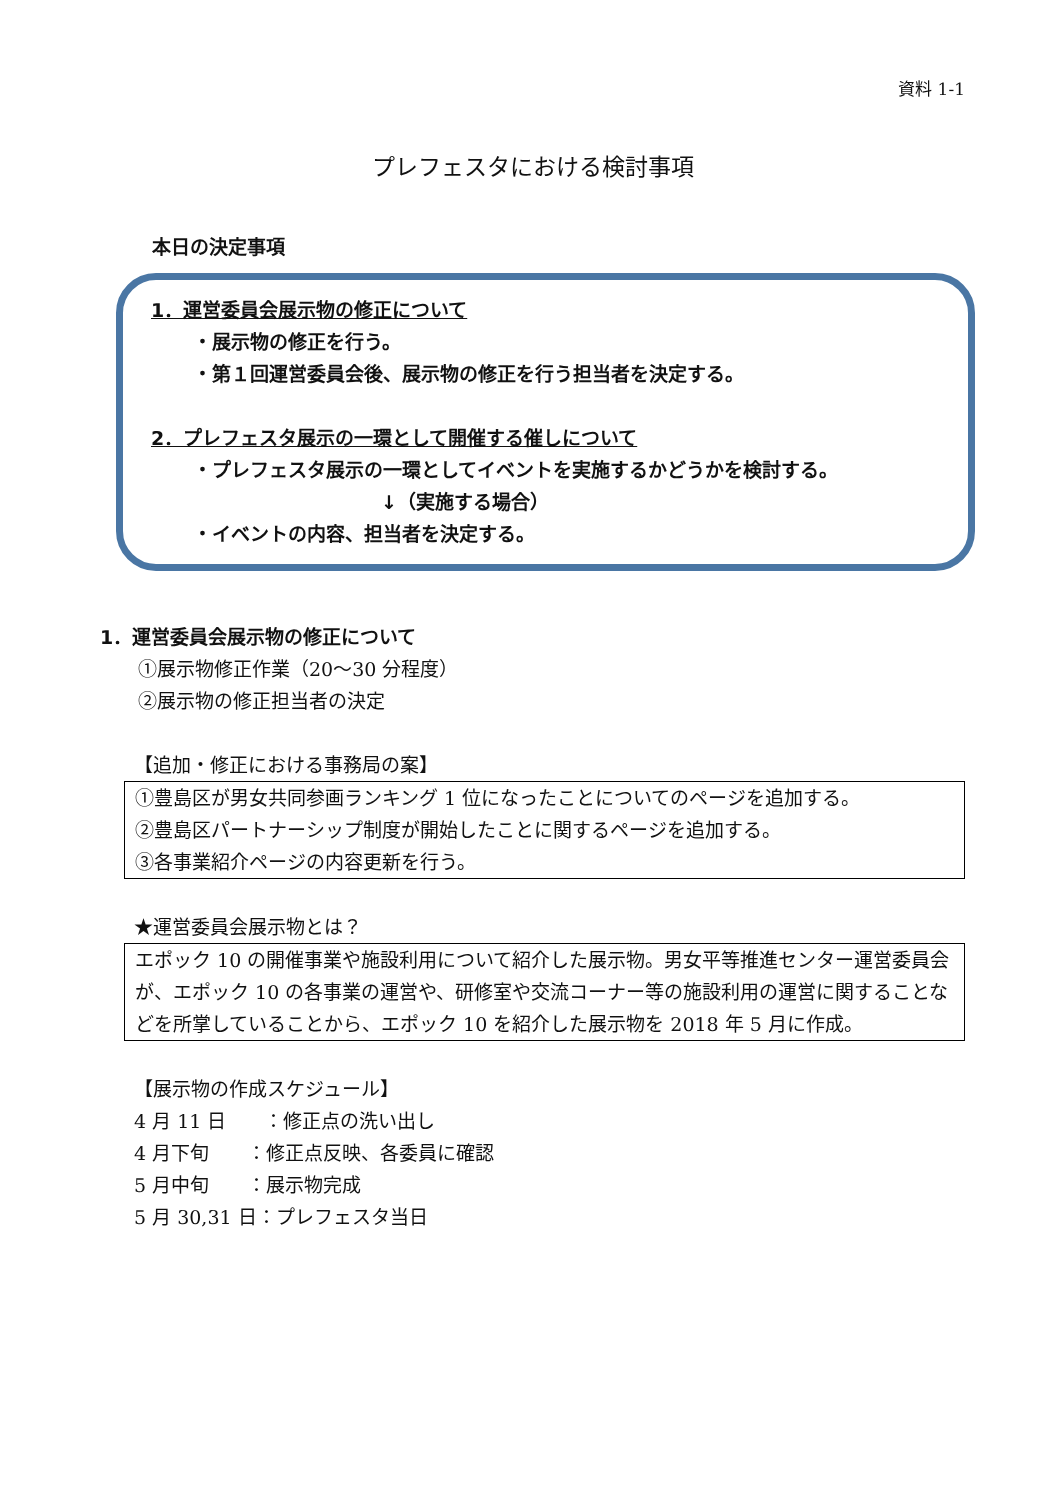資料 1-1
プレフェスタにおける検討事項
本日の決定事項
1．運営委員会展示物の修正について
・展示物の修正を行う。
・第１回運営委員会後、展示物の修正を行う担当者を決定する。
2．プレフェスタ展示の一環として開催する催しについて
・プレフェスタ展示の一環としてイベントを実施するかどうかを検討する。
↓（実施する場合）
・イベントの内容、担当者を決定する。
1．運営委員会展示物の修正について
①展示物修正作業（20～30 分程度）
②展示物の修正担当者の決定
【追加・修正における事務局の案】
①豊島区が男女共同参画ランキング 1 位になったことについてのページを追加する。
②豊島区パートナーシップ制度が開始したことに関するページを追加する。
③各事業紹介ページの内容更新を行う。
★運営委員会展示物とは？
エポック 10 の開催事業や施設利用について紹介した展示物。男女平等推進センター運営委員会が、エポック 10 の各事業の運営や、研修室や交流コーナー等の施設利用の運営に関することなどを所掌していることから、エポック 10 を紹介した展示物を 2018 年 5 月に作成。
【展示物の作成スケジュール】
4 月 11 日　　：修正点の洗い出し
4 月下旬　　：修正点反映、各委員に確認
5 月中旬　　：展示物完成
5 月 30,31 日：プレフェスタ当日